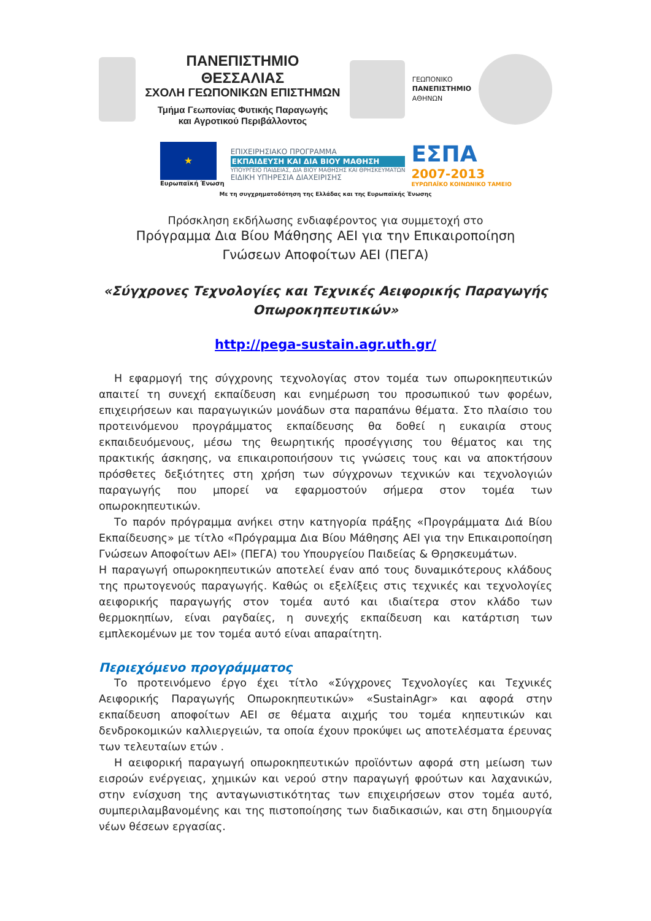ΠΑΝΕΠΙΣΤΗΜΙΟ ΘΕΣΣΑΛΙΑΣ
ΣΧΟΛΗ ΓΕΩΠΟΝΙΚΩΝ ΕΠΙΣΤΗΜΩΝ
Τμήμα Γεωπονίας Φυτικής Παραγωγής
και Αγροτικού Περιβάλλοντος
ΓΕΩΠΟΝΙΚΟ
ΠΑΝΕΠΙΣΤΗΜΙΟ
ΑΘΗΝΩΝ
★
Ευρωπαϊκή Ένωση
ΕΠΙΧΕΙΡΗΣΙΑΚΟ ΠΡΟΓΡΑΜΜΑ
ΕΚΠΑΙΔΕΥΣΗ ΚΑΙ ΔΙΑ ΒΙΟΥ ΜΑΘΗΣΗ
ΥΠΟΥΡΓΕΙΟ ΠΑΙΔΕΙΑΣ, ΔΙΑ ΒΙΟΥ ΜΑΘΗΣΗΣ ΚΑΙ ΘΡΗΣΚΕΥΜΑΤΩΝ
ΕΙΔΙΚΗ ΥΠΗΡΕΣΙΑ ΔΙΑΧΕΙΡΙΣΗΣ
ΕΣΠΑ
2007-2013
ΕΥΡΩΠΑΪΚΟ ΚΟΙΝΩΝΙΚΟ ΤΑΜΕΙΟ
Με τη συγχρηματοδότηση της Ελλάδας και της Ευρωπαϊκής Ένωσης
Πρόσκληση εκδήλωσης ενδιαφέροντος για συμμετοχή στο
Πρόγραμμα Δια Βίου Μάθησης ΑΕΙ για την Επικαιροποίηση
Γνώσεων Αποφοίτων ΑΕΙ (ΠΕΓΑ)
«Σύγχρονες Τεχνολογίες και Τεχνικές Αειφορικής Παραγωγής
Οπωροκηπευτικών»
http://pega-sustain.agr.uth.gr/
Η εφαρμογή της σύγχρονης τεχνολογίας στον τομέα των οπωροκηπευτικών απαιτεί τη συνεχή εκπαίδευση και ενημέρωση του προσωπικού των φορέων, επιχειρήσεων και παραγωγικών μονάδων στα παραπάνω θέματα. Στο πλαίσιο του προτεινόμενου προγράμματος εκπαίδευσης θα δοθεί η ευκαιρία στους εκπαιδευόμενους, μέσω της θεωρητικής προσέγγισης του θέματος και της πρακτικής άσκησης, να επικαιροποιήσουν τις γνώσεις τους και να αποκτήσουν πρόσθετες δεξιότητες στη χρήση των σύγχρονων τεχνικών και τεχνολογιών παραγωγής που μπορεί να εφαρμοστούν σήμερα στον τομέα των οπωροκηπευτικών.
Το παρόν πρόγραμμα ανήκει στην κατηγορία πράξης «Προγράμματα Διά Βίου Εκπαίδευσης» με τίτλο «Πρόγραμμα Δια Βίου Μάθησης ΑΕΙ για την Επικαιροποίηση Γνώσεων Αποφοίτων ΑΕΙ» (ΠΕΓΑ) του Υπουργείου Παιδείας & Θρησκευμάτων.
Η παραγωγή οπωροκηπευτικών αποτελεί έναν από τους δυναμικότερους κλάδους της πρωτογενούς παραγωγής. Καθώς οι εξελίξεις στις τεχνικές και τεχνολογίες αειφορικής παραγωγής στον τομέα αυτό και ιδιαίτερα στον κλάδο των θερμοκηπίων, είναι ραγδαίες, η συνεχής εκπαίδευση και κατάρτιση των εμπλεκομένων με τον τομέα αυτό είναι απαραίτητη.
Περιεχόμενο προγράμματος
Το προτεινόμενο έργο έχει τίτλο «Σύγχρονες Τεχνολογίες και Τεχνικές Αειφορικής Παραγωγής Οπωροκηπευτικών» «SustainAgr» και αφορά στην εκπαίδευση αποφοίτων ΑΕΙ σε θέματα αιχμής του τομέα κηπευτικών και δενδροκομικών καλλιεργειών, τα οποία έχουν προκύψει ως αποτελέσματα έρευνας των τελευταίων ετών .
Η αειφορική παραγωγή οπωροκηπευτικών προϊόντων αφορά στη μείωση των εισροών ενέργειας, χημικών και νερού στην παραγωγή φρούτων και λαχανικών, στην ενίσχυση της ανταγωνιστικότητας των επιχειρήσεων στον τομέα αυτό, συμπεριλαμβανομένης και της πιστοποίησης των διαδικασιών, και στη δημιουργία νέων θέσεων εργασίας.